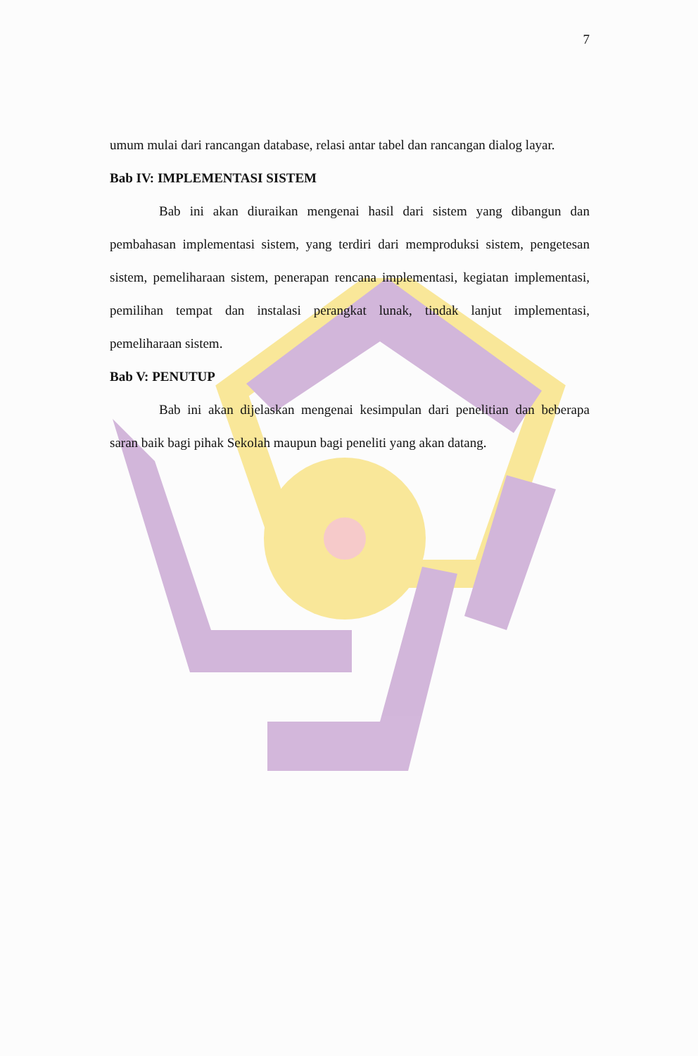7
umum mulai dari rancangan database, relasi antar tabel dan rancangan dialog layar.
Bab IV: IMPLEMENTASI SISTEM
Bab ini akan diuraikan mengenai hasil dari sistem yang dibangun dan pembahasan implementasi sistem, yang terdiri dari memproduksi sistem, pengetesan sistem, pemeliharaan sistem, penerapan rencana implementasi, kegiatan implementasi, pemilihan tempat dan instalasi perangkat lunak, tindak lanjut implementasi, pemeliharaan sistem.
Bab V: PENUTUP
Bab ini akan dijelaskan mengenai kesimpulan dari penelitian dan beberapa saran baik bagi pihak Sekolah maupun bagi peneliti yang akan datang.